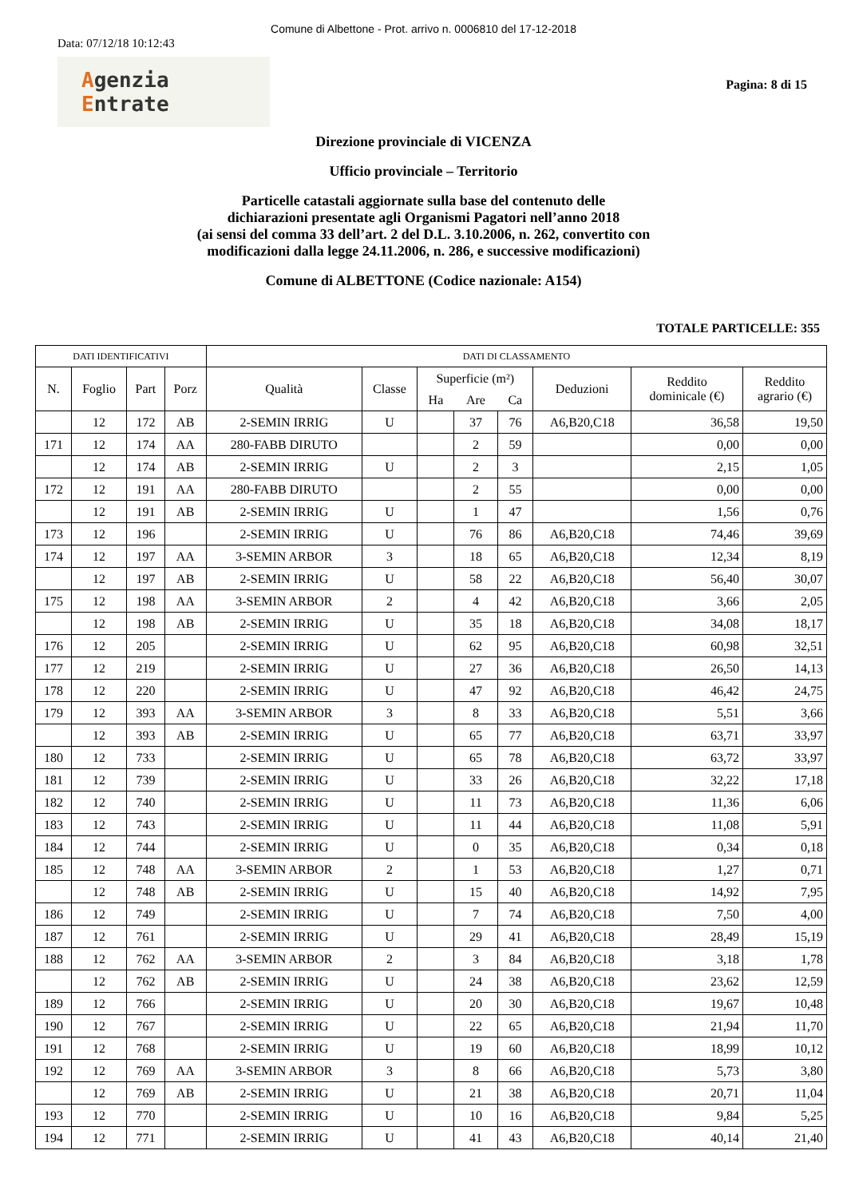Comune di Albettone - Prot. arrivo n. 0006810 del 17-12-2018
Data: 07/12/18 10:12:43
Agenzia
Entrate
Pagina: 8 di 15
Direzione provinciale di VICENZA
Ufficio provinciale – Territorio
Particelle catastali aggiornate sulla base del contenuto delle
dichiarazioni presentate agli Organismi Pagatori nell’anno 2018
(ai sensi del comma 33 dell’art. 2 del D.L. 3.10.2006, n. 262, convertito con
modificazioni dalla legge 24.11.2006, n. 286, e successive modificazioni)
Comune di ALBETTONE (Codice nazionale: A154)
TOTALE PARTICELLE: 355
| DATI IDENTIFICATIVI | | | | DATI DI CLASSAMENTO | | | | | | | |
| --- | --- | --- | --- | --- | --- | --- | --- | --- | --- | --- | --- |
| N. | Foglio | Part | Porz | Qualità | Classe | Superficie (m²) | | | Deduzioni | Reddito dominicale (€) | Reddito agrario (€) |
| | | | | | | Ha | Are | Ca | | | |
| | 12 | 172 | AB | 2-SEMIN IRRIG | U | | 37 | 76 | A6,B20,C18 | 36,58 | 19,50 |
| 171 | 12 | 174 | AA | 280-FABB DIRUTO | | | 2 | 59 | | 0,00 | 0,00 |
| | 12 | 174 | AB | 2-SEMIN IRRIG | U | | 2 | 3 | | 2,15 | 1,05 |
| 172 | 12 | 191 | AA | 280-FABB DIRUTO | | | 2 | 55 | | 0,00 | 0,00 |
| | 12 | 191 | AB | 2-SEMIN IRRIG | U | | 1 | 47 | | 1,56 | 0,76 |
| 173 | 12 | 196 | | 2-SEMIN IRRIG | U | | 76 | 86 | A6,B20,C18 | 74,46 | 39,69 |
| 174 | 12 | 197 | AA | 3-SEMIN ARBOR | 3 | | 18 | 65 | A6,B20,C18 | 12,34 | 8,19 |
| | 12 | 197 | AB | 2-SEMIN IRRIG | U | | 58 | 22 | A6,B20,C18 | 56,40 | 30,07 |
| 175 | 12 | 198 | AA | 3-SEMIN ARBOR | 2 | | 4 | 42 | A6,B20,C18 | 3,66 | 2,05 |
| | 12 | 198 | AB | 2-SEMIN IRRIG | U | | 35 | 18 | A6,B20,C18 | 34,08 | 18,17 |
| 176 | 12 | 205 | | 2-SEMIN IRRIG | U | | 62 | 95 | A6,B20,C18 | 60,98 | 32,51 |
| 177 | 12 | 219 | | 2-SEMIN IRRIG | U | | 27 | 36 | A6,B20,C18 | 26,50 | 14,13 |
| 178 | 12 | 220 | | 2-SEMIN IRRIG | U | | 47 | 92 | A6,B20,C18 | 46,42 | 24,75 |
| 179 | 12 | 393 | AA | 3-SEMIN ARBOR | 3 | | 8 | 33 | A6,B20,C18 | 5,51 | 3,66 |
| | 12 | 393 | AB | 2-SEMIN IRRIG | U | | 65 | 77 | A6,B20,C18 | 63,71 | 33,97 |
| 180 | 12 | 733 | | 2-SEMIN IRRIG | U | | 65 | 78 | A6,B20,C18 | 63,72 | 33,97 |
| 181 | 12 | 739 | | 2-SEMIN IRRIG | U | | 33 | 26 | A6,B20,C18 | 32,22 | 17,18 |
| 182 | 12 | 740 | | 2-SEMIN IRRIG | U | | 11 | 73 | A6,B20,C18 | 11,36 | 6,06 |
| 183 | 12 | 743 | | 2-SEMIN IRRIG | U | | 11 | 44 | A6,B20,C18 | 11,08 | 5,91 |
| 184 | 12 | 744 | | 2-SEMIN IRRIG | U | | 0 | 35 | A6,B20,C18 | 0,34 | 0,18 |
| 185 | 12 | 748 | AA | 3-SEMIN ARBOR | 2 | | 1 | 53 | A6,B20,C18 | 1,27 | 0,71 |
| | 12 | 748 | AB | 2-SEMIN IRRIG | U | | 15 | 40 | A6,B20,C18 | 14,92 | 7,95 |
| 186 | 12 | 749 | | 2-SEMIN IRRIG | U | | 7 | 74 | A6,B20,C18 | 7,50 | 4,00 |
| 187 | 12 | 761 | | 2-SEMIN IRRIG | U | | 29 | 41 | A6,B20,C18 | 28,49 | 15,19 |
| 188 | 12 | 762 | AA | 3-SEMIN ARBOR | 2 | | 3 | 84 | A6,B20,C18 | 3,18 | 1,78 |
| | 12 | 762 | AB | 2-SEMIN IRRIG | U | | 24 | 38 | A6,B20,C18 | 23,62 | 12,59 |
| 189 | 12 | 766 | | 2-SEMIN IRRIG | U | | 20 | 30 | A6,B20,C18 | 19,67 | 10,48 |
| 190 | 12 | 767 | | 2-SEMIN IRRIG | U | | 22 | 65 | A6,B20,C18 | 21,94 | 11,70 |
| 191 | 12 | 768 | | 2-SEMIN IRRIG | U | | 19 | 60 | A6,B20,C18 | 18,99 | 10,12 |
| 192 | 12 | 769 | AA | 3-SEMIN ARBOR | 3 | | 8 | 66 | A6,B20,C18 | 5,73 | 3,80 |
| | 12 | 769 | AB | 2-SEMIN IRRIG | U | | 21 | 38 | A6,B20,C18 | 20,71 | 11,04 |
| 193 | 12 | 770 | | 2-SEMIN IRRIG | U | | 10 | 16 | A6,B20,C18 | 9,84 | 5,25 |
| 194 | 12 | 771 | | 2-SEMIN IRRIG | U | | 41 | 43 | A6,B20,C18 | 40,14 | 21,40 |